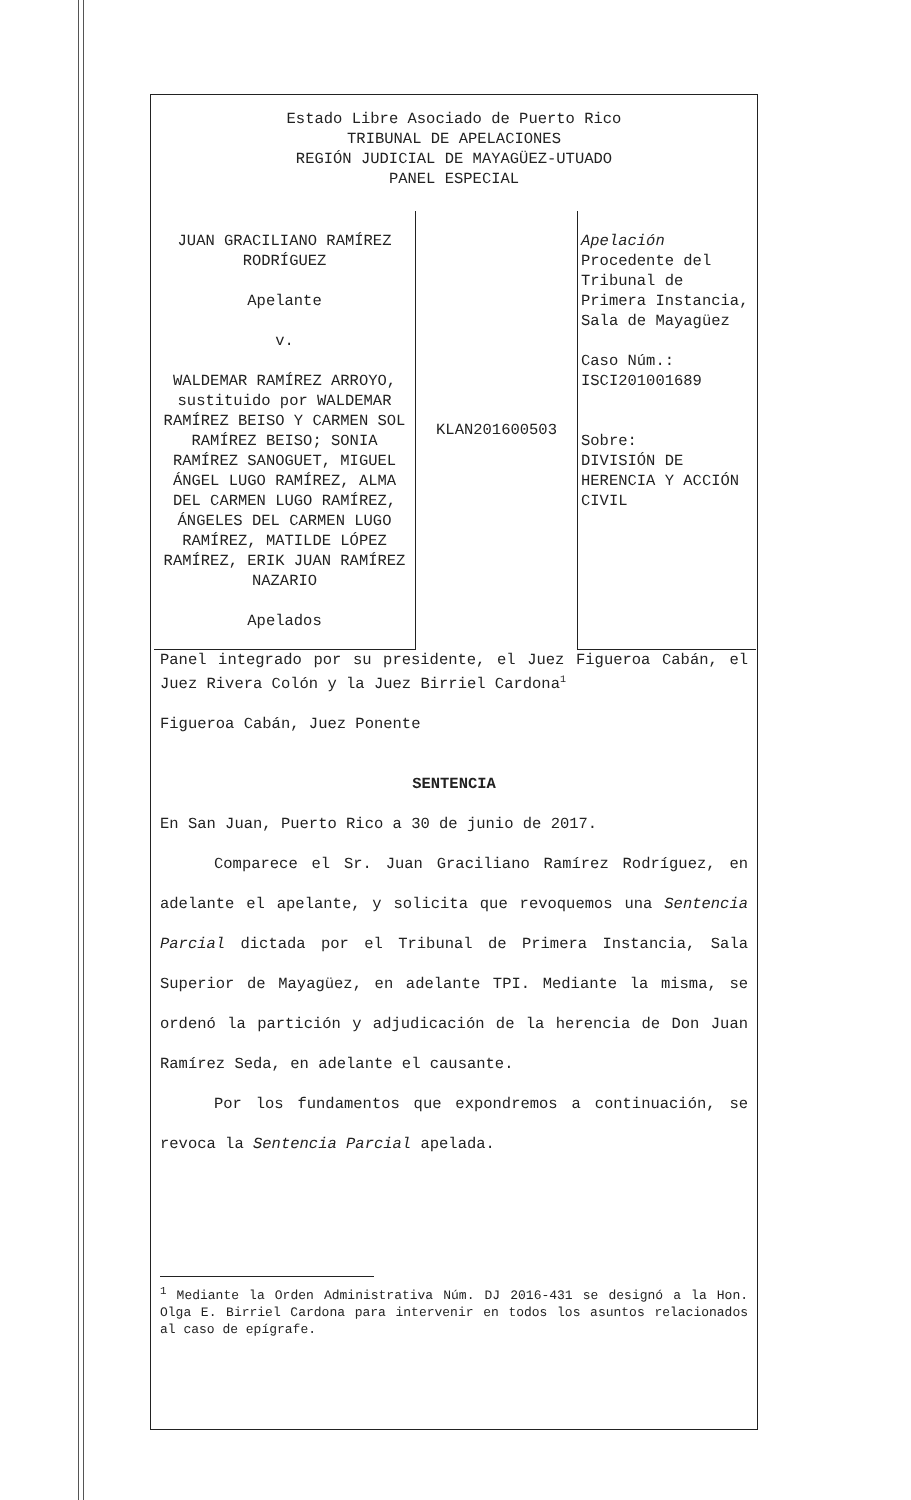Estado Libre Asociado de Puerto Rico
TRIBUNAL DE APELACIONES
REGIÓN JUDICIAL DE MAYAGÜEZ-UTUADO
PANEL ESPECIAL
| JUAN GRACILIANO RAMÍREZ RODRÍGUEZ Apelante v. WALDEMAR RAMÍREZ ARROYO, sustituido por WALDEMAR RAMÍREZ BEISO Y CARMEN SOL RAMÍREZ BEISO; SONIA RAMÍREZ SANOGUET, MIGUEL ÁNGEL LUGO RAMÍREZ, ALMA DEL CARMEN LUGO RAMÍREZ, ÁNGELES DEL CARMEN LUGO RAMÍREZ, MATILDE LÓPEZ RAMÍREZ, ERIK JUAN RAMÍREZ NAZARIO Apelados | KLAN201600503 | Apelación Procedente del Tribunal de Primera Instancia, Sala de Mayagüez Caso Núm.: ISCI201001689 Sobre: DIVISIÓN DE HERENCIA Y ACCIÓN CIVIL |
Panel integrado por su presidente, el Juez Figueroa Cabán, el Juez Rivera Colón y la Juez Birriel Cardona<sup>1</sup>
Figueroa Cabán, Juez Ponente
SENTENCIA
En San Juan, Puerto Rico a 30 de junio de 2017.
Comparece el Sr. Juan Graciliano Ramírez Rodríguez, en adelante el apelante, y solicita que revoquemos una Sentencia Parcial dictada por el Tribunal de Primera Instancia, Sala Superior de Mayagüez, en adelante TPI. Mediante la misma, se ordenó la partición y adjudicación de la herencia de Don Juan Ramírez Seda, en adelante el causante.
Por los fundamentos que expondremos a continuación, se revoca la Sentencia Parcial apelada.
<sup>1</sup> Mediante la Orden Administrativa Núm. DJ 2016-431 se designó a la Hon. Olga E. Birriel Cardona para intervenir en todos los asuntos relacionados al caso de epígrafe.